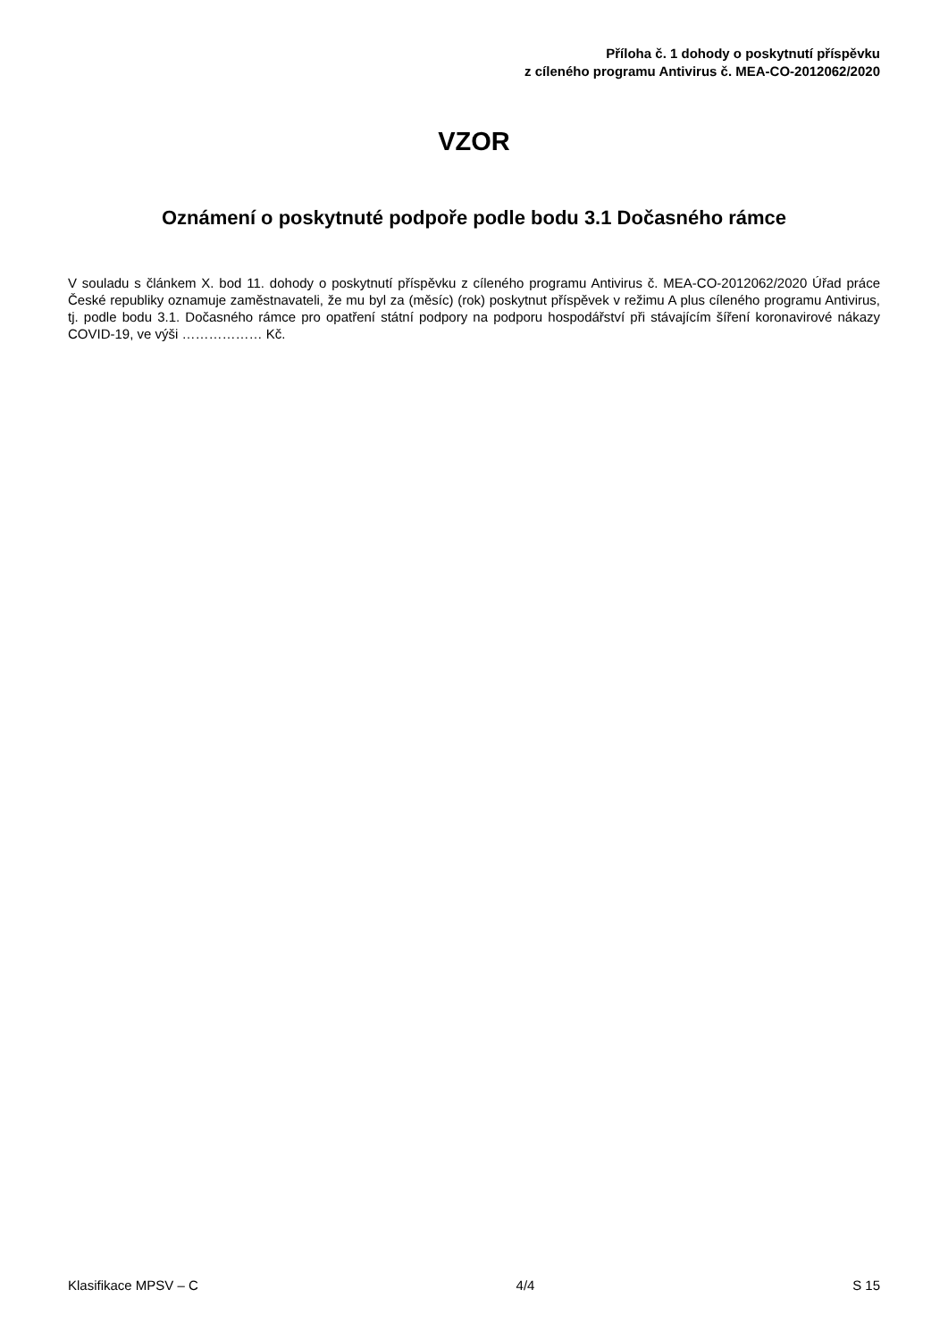Příloha č. 1 dohody o poskytnutí příspěvku
z cíleného programu Antivirus č. MEA-CO-2012062/2020
VZOR
Oznámení o poskytnuté podpoře podle bodu 3.1 Dočasného rámce
V souladu s článkem X. bod 11. dohody o poskytnutí příspěvku z cíleného programu Antivirus č. MEA-CO-2012062/2020 Úřad práce České republiky oznamuje zaměstnavateli, že mu byl za (měsíc) (rok) poskytnut příspěvek v režimu A plus cíleného programu Antivirus, tj. podle bodu 3.1. Dočasného rámce pro opatření státní podpory na podporu hospodářství při stávajícím šíření koronavirové nákazy COVID-19, ve výši ……………… Kč.
Klasifikace MPSV – C 4/4 S 15